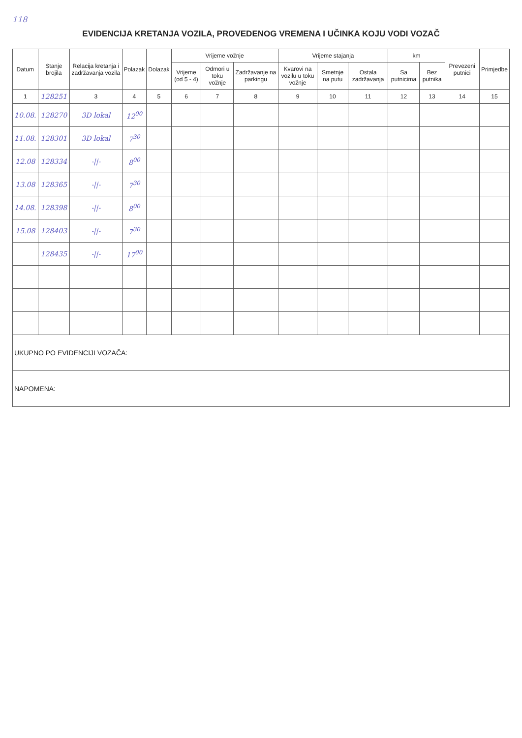118
EVIDENCIJA KRETANJA VOZILA, PROVEDENOG VREMENA I UČINKA KOJU VODI VOZAČ
| Datum | Stanje brojila | Relacija kretanja i zadržavanja vozila | Polazak | Dolazak | Vrijeme vožnje | | | Vrijeme stajanja | | | km | | Prevezeni putnici | Primjedbe |
| --- | --- | --- | --- | --- | --- | --- | --- | --- | --- | --- | --- | --- | --- | --- |
| | | | | | Vrijeme (od 5 - 4) | Odmori u toku vožnje | Zadržavanje na parkingu | Kvarovi na vozilu u toku vožnje | Smetnje na putu | Ostala zadržavanja | Sa putnicima | Bez putnika | | |
| 1 | 128251 | 3 | 4 | 5 | 6 | 7 | 8 | 9 | 10 | 11 | 12 | 13 | 14 | 15 |
| 10.08. | 128270 | 3D lokal | 12<sup>00</sup> | | | | | | | | | | | |
| 11.08. | 128301 | 3D lokal | 7<sup>30</sup> | | | | | | | | | | | |
| 12.08 | 128334 | -//- | 8<sup>00</sup> | | | | | | | | | | | |
| 13.08 | 128365 | -//- | 7<sup>30</sup> | | | | | | | | | | | |
| 14.08. | 128398 | -//- | 8<sup>00</sup> | | | | | | | | | | | |
| 15.08 | 128403 | -//- | 7<sup>30</sup> | | | | | | | | | | | |
| | 128435 | -//- | 17<sup>00</sup> | | | | | | | | | | | |
| UKUPNO PO EVIDENCIJI VOZAČA: | | | | | | | | | | | | | | |
| NAPOMENA: | | | | | | | | | | | | | | |